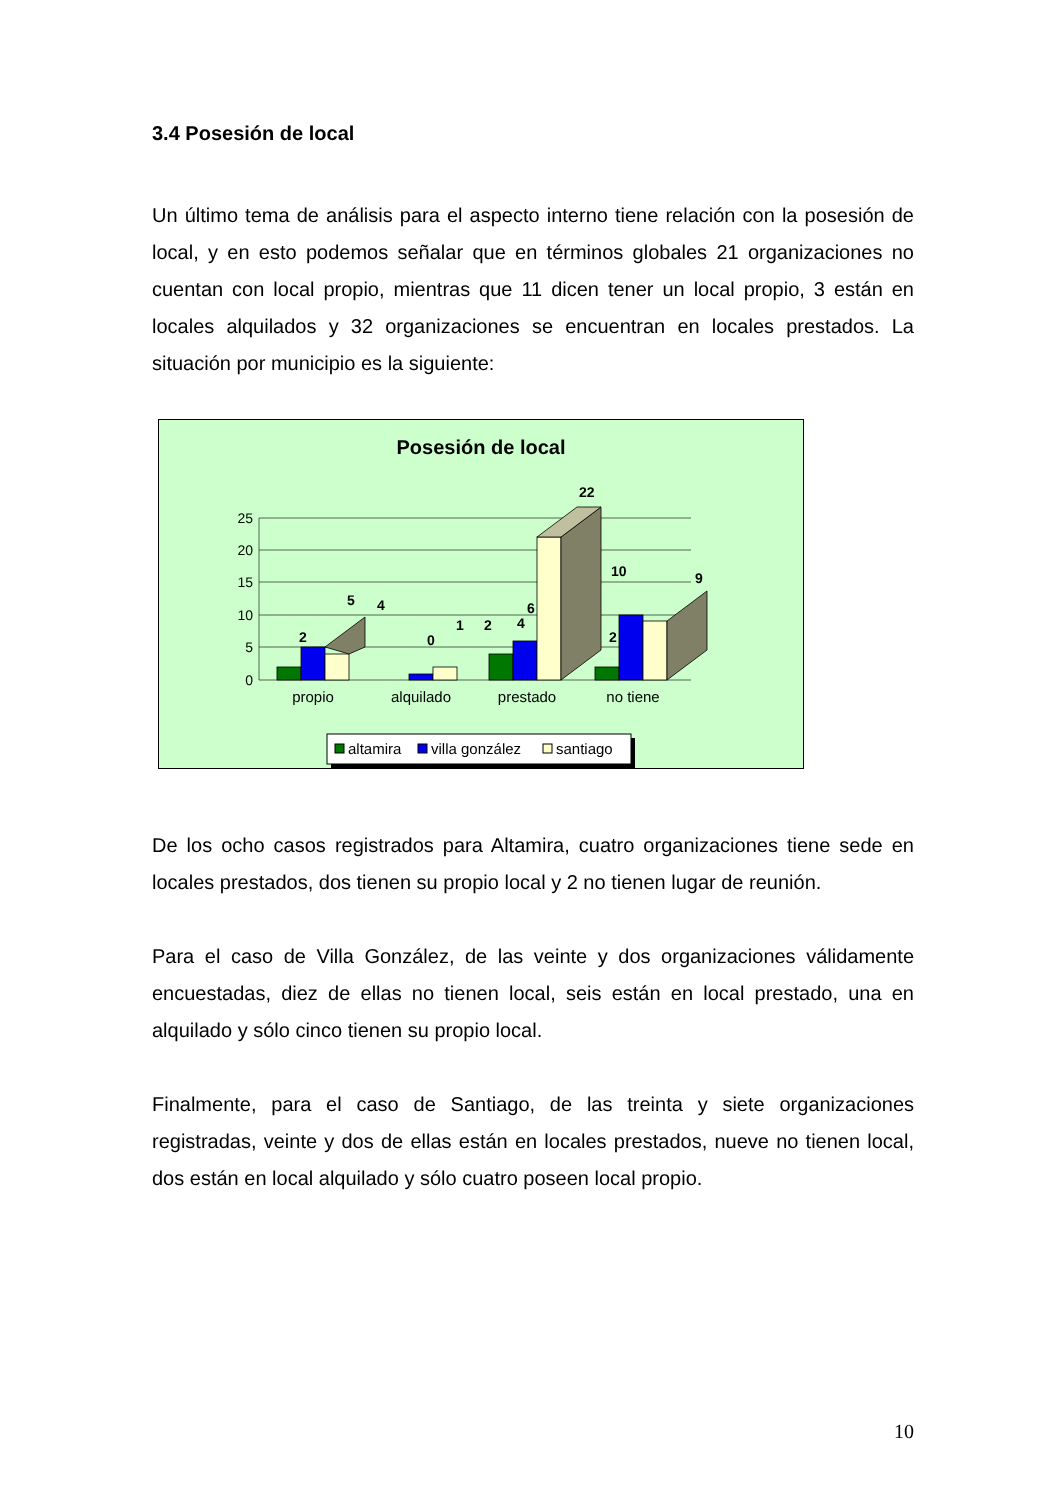3.4 Posesión de local
Un último tema de análisis para el aspecto interno tiene relación con la posesión de local, y en esto podemos señalar que en términos globales 21 organizaciones no cuentan con local propio, mientras que 11 dicen tener un local propio, 3 están en locales alquilados y 32 organizaciones se encuentran en locales prestados. La situación por municipio es la siguiente:
Posesión de local
25
20
15
10
5
0
2
5
4
0
1
2
4
6
22
10
9
2
propio
alquilado
prestado
no tiene
altamira
villa gonzález
santiago
De los ocho casos registrados para Altamira, cuatro organizaciones tiene sede en locales prestados, dos tienen su propio local y 2 no tienen lugar de reunión.
Para el caso de Villa González, de las veinte y dos organizaciones válidamente encuestadas, diez de ellas no tienen local, seis están en local prestado, una en alquilado y sólo cinco tienen su propio local.
Finalmente, para el caso de Santiago, de las treinta y siete organizaciones registradas, veinte y dos de ellas están en locales prestados, nueve no tienen local, dos están en local alquilado y sólo cuatro poseen local propio.
10